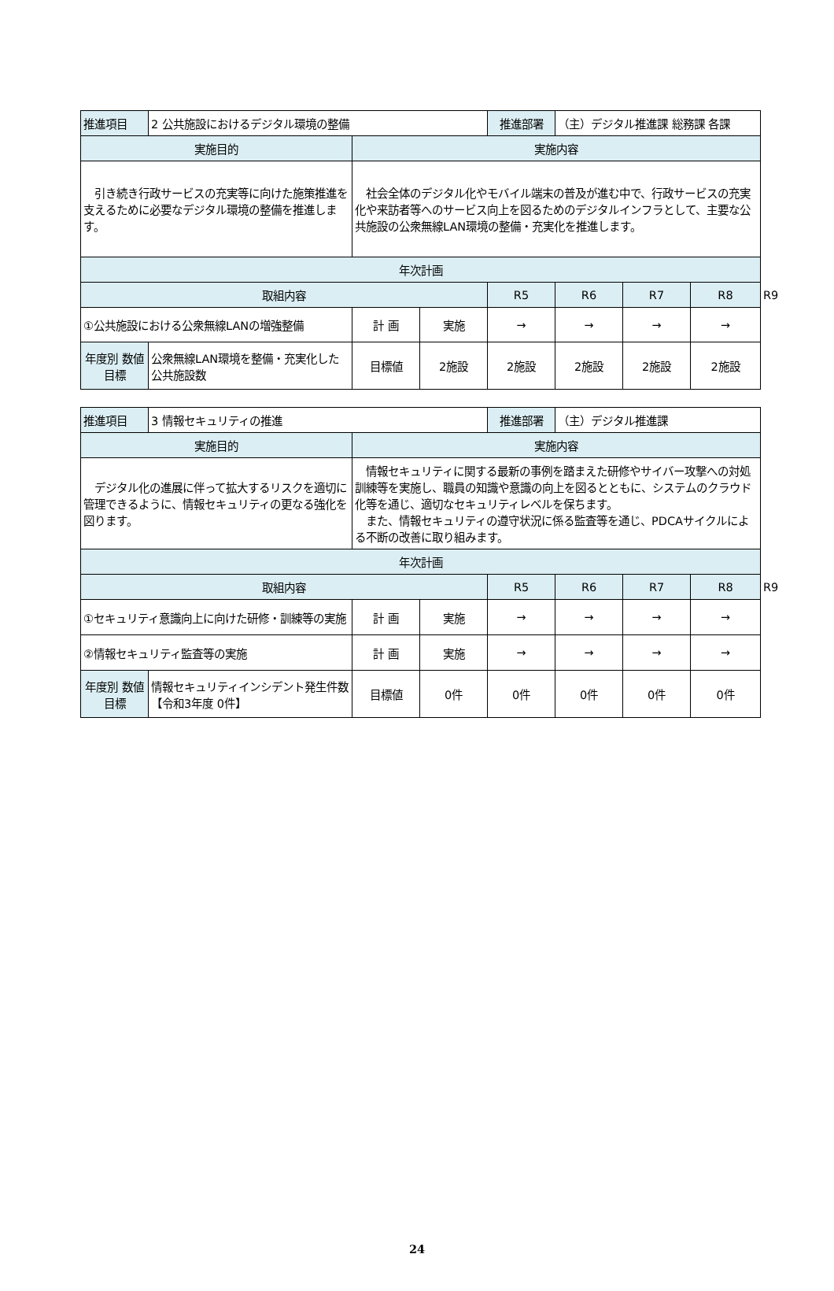| 推進項目 | 2 公共施設におけるデジタル環境の整備 | | | 推進部署 | （主）デジタル推進課 総務課 各課 | | | |
| 実施目的 | | 実施内容 | | | | | | |
| 引き続き行政サービスの充実等に向けた施策推進を支えるために必要なデジタル環境の整備を推進します。 | | 社会全体のデジタル化やモバイル端末の普及が進む中で、行政サービスの充実化や来訪者等へのサービス向上を図るためのデジタルインフラとして、主要な公共施設の公衆無線LAN環境の整備・充実化を推進します。 | | | | | | |
| 年次計画 | | | | | | | | |
| 取組内容 | | | | R5 | R6 | R7 | R8 | R9 |
| ①公共施設における公衆無線LANの増強整備 | | 計 画 | 実施 | → | → | → | → | |
| 年度別 数値目標 | 公衆無線LAN環境を整備・充実化した公共施設数 | 目標値 | 2施設 | 2施設 | 2施設 | 2施設 | 2施設 | |
| 推進項目 | 3 情報セキュリティの推進 | | | 推進部署 | （主）デジタル推進課 | | | |
| 実施目的 | | 実施内容 | | | | | | |
| デジタル化の進展に伴って拡大するリスクを適切に管理できるように、情報セキュリティの更なる強化を図ります。 | | 情報セキュリティに関する最新の事例を踏まえた研修やサイバー攻撃への対処訓練等を実施し、職員の知識や意識の向上を図るとともに、システムのクラウド化等を通じ、適切なセキュリティレベルを保ちます。 また、情報セキュリティの遵守状況に係る監査等を通じ、PDCAサイクルによる不断の改善に取り組みます。 | | | | | | |
| 年次計画 | | | | | | | | |
| 取組内容 | | | | R5 | R6 | R7 | R8 | R9 |
| ①セキュリティ意識向上に向けた研修・訓練等の実施 | | 計 画 | 実施 | → | → | → | → | |
| ②情報セキュリティ監査等の実施 | | 計 画 | 実施 | → | → | → | → | |
| 年度別 数値目標 | 情報セキュリティインシデント発生件数 【令和3年度 0件】 | 目標値 | 0件 | 0件 | 0件 | 0件 | 0件 | |
24